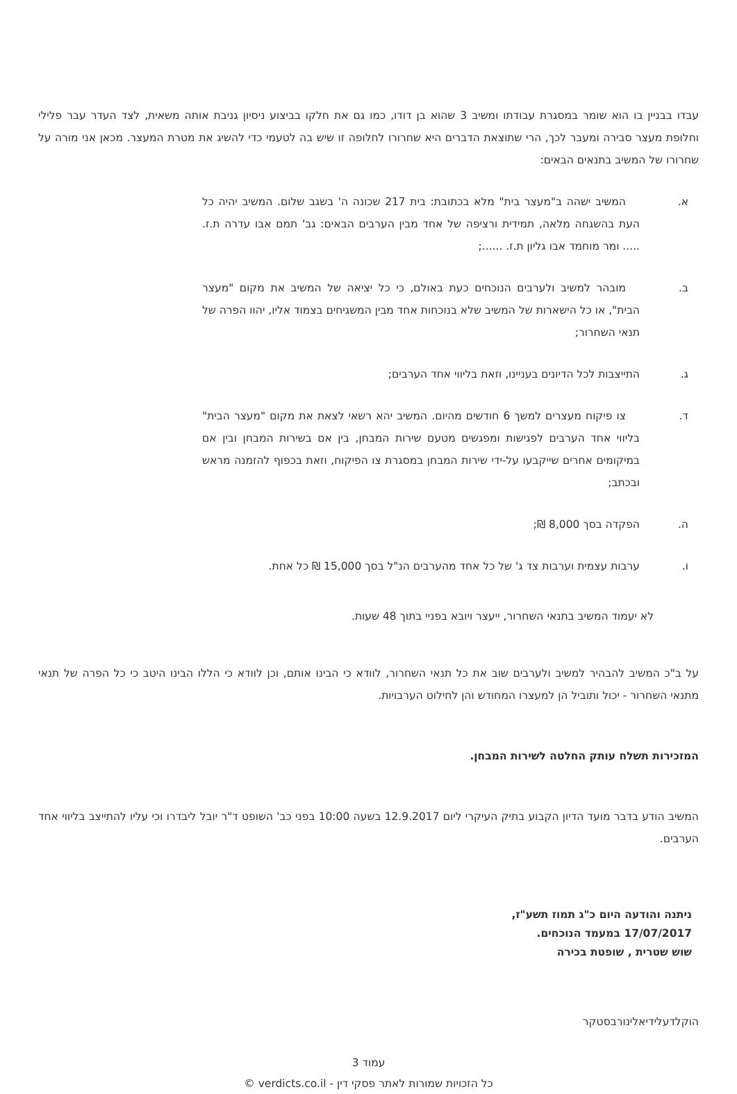עבדו בבניין בו הוא שומר במסגרת עבודתו ומשיב 3 שהוא בן דודו, כמו גם את חלקו בביצוע ניסיון גניבת אותה משאית, לצד העדר עבר פלילי וחלופת מעצר סבירה ומעבר לכך, הרי שתוצאת הדברים היא שחרורו לחלופה זו שיש בה לטעמי כדי להשיג את מטרת המעצר. מכאן אני מורה על שחרורו של המשיב בתנאים הבאים:
א. המשיב ישהה ב"מעצר בית" מלא בכתובת: בית 217 שכונה ה' בשגב שלום. המשיב יהיה כל העת בהשגחה מלאה, תמידית ורציפה של אחד מבין הערבים הבאים: גב' תמם אבו עדרה ת.ז. ..... ומר מוחמד אבו גליון ת.ז. ......;
ב. מובהר למשיב ולערבים הנוכחים כעת באולם, כי כל יציאה של המשיב את מקום "מעצר הבית", או כל הישארות של המשיב שלא בנוכחות אחד מבין המשגיחים בצמוד אליו, יהוו הפרה של תנאי השחרור;
ג. התייצבות לכל הדיונים בעניינו, וזאת בליווי אחד הערבים;
ד. צו פיקוח מעצרים למשך 6 חודשים מהיום. המשיב יהא רשאי לצאת את מקום "מעצר הבית" בליווי אחד הערבים לפגישות ומפגשים מטעם שירות המבחן, בין אם בשירות המבחן ובין אם במיקומים אחרים שייקבעו על-ידי שירות המבחן במסגרת צו הפיקוח, וזאת בכפוף להזמנה מראש ובכתב;
ה. הפקדה בסך 8,000 ₪;
ו. ערבות עצמית וערבות צד ג' של כל אחד מהערבים הנ"ל בסך 15,000 ₪ כל אחת.
לא יעמוד המשיב בתנאי השחרור, ייעצר ויובא בפניי בתוך 48 שעות.
על ב"כ המשיב להבהיר למשיב ולערבים שוב את כל תנאי השחרור, לוודא כי הבינו אותם, וכן לוודא כי הללו הבינו היטב כי כל הפרה של תנאי מתנאי השחרור - יכול ותוביל הן למעצרו המחודש והן לחילוט הערבויות.
המזכירות תשלח עותק החלטה לשירות המבחן.
המשיב הודע בדבר מועד הדיון הקבוע בתיק העיקרי ליום 12.9.2017 בשעה 10:00 בפני כב' השופט ד"ר יובל ליבדרו וכי עליו להתייצב בליווי אחד הערבים.
ניתנה והודעה היום כ"ג תמוז תשע"ז,
17/07/2017 במעמד הנוכחים.
שוש שטרית , שופטת בכירה
הוקלדעלידיאלינורבסטקר
עמוד 3
כל הזכויות שמורות לאתר פסקי דין - verdicts.co.il ©